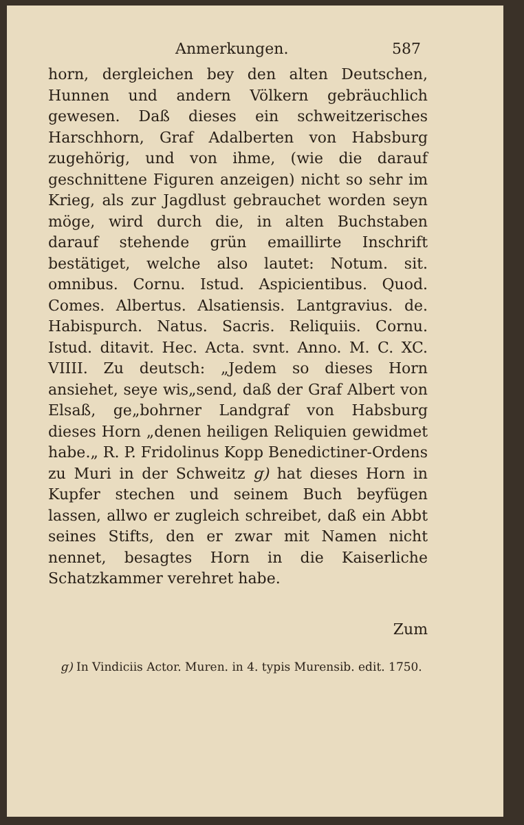Anmerkungen. 587
horn, dergleichen bey den alten Deutschen, Hunnen und andern Völkern gebräuchlich gewesen. Daß dieses ein schweitzerisches Harschhorn, Graf Adalberten von Habsburg zugehörig, und von ihme, (wie die darauf geschnittene Figuren anzeigen) nicht so sehr im Krieg, als zur Jagdlust gebrauchet worden seyn möge, wird durch die, in alten Buchstaben darauf stehende grün emaillirte Inschrift bestätiget, welche also lautet: Notum. sit. omnibus. Cornu. Istud. Aspicientibus. Quod. Comes. Albertus. Alsatiensis. Lantgravius. de. Habispurch. Natus. Sacris. Reliquiis. Cornu. Istud. ditavit. Hec. Acta. svnt. Anno. M. C. XC. VIIII. Zu deutsch: „Jedem so dieses Horn ansiehet, seye wis„send, daß der Graf Albert von Elsaß, ge„bohrner Landgraf von Habsburg dieses Horn „denen heiligen Reliquien gewidmet habe.„ R. P. Fridolinus Kopp Benedictiner-Ordens zu Muri in der Schweitz g) hat dieses Horn in Kupfer stechen und seinem Buch beyfügen lassen, allwo er zugleich schreibet, daß ein Abbt seines Stifts, den er zwar mit Namen nicht nennet, besagtes Horn in die Kaiserliche Schatzkammer verehret habe.
Zum
g) In Vindiciis Actor. Muren. in 4. typis Murensib. edit. 1750.